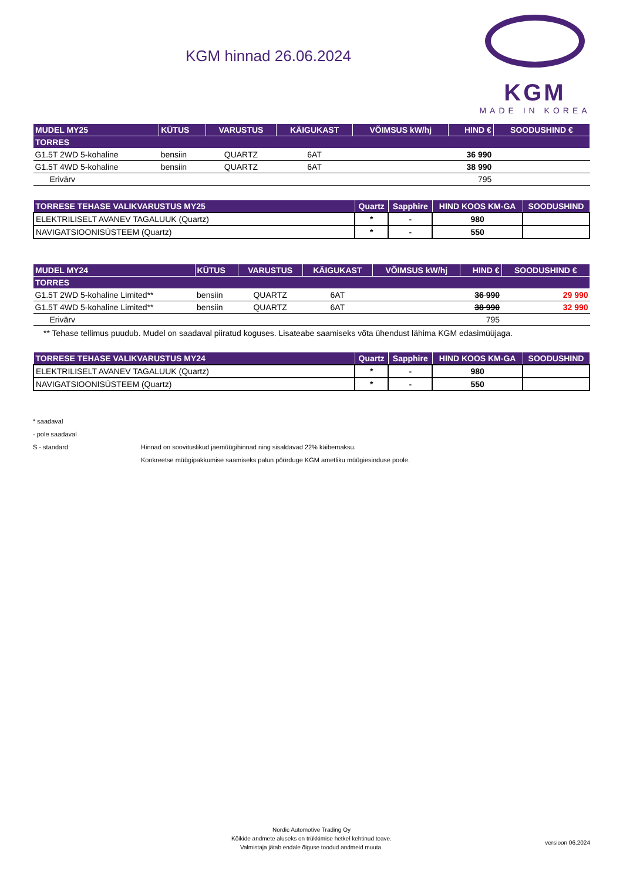KGM hinnad 26.06.2024
KGM
MADE IN KOREA
| MUDEL MY25 | KÜTUS | VARUSTUS | KÄIGUKAST | VÕIMSUS kW/hj | HIND € | SOODUSHIND € |
| --- | --- | --- | --- | --- | --- | --- |
| TORRES | | | | | | |
| G1.5T 2WD 5-kohaline | bensiin | QUARTZ | 6AT | | 36 990 | |
| G1.5T 4WD 5-kohaline | bensiin | QUARTZ | 6AT | | 38 990 | |
| Erivärv | | | | | 795 | |
| TORRESE TEHASE VALIKVARUSTUS MY25 | Quartz | Sapphire | HIND KOOS KM-GA | SOODUSHIND |
| --- | --- | --- | --- | --- |
| ELEKTRILISELT AVANEV TAGALUUK (Quartz) | * | - | 980 | |
| NAVIGATSIOONISÜSTEEM (Quartz) | * | - | 550 | |
| MUDEL MY24 | KÜTUS | VARUSTUS | KÄIGUKAST | VÕIMSUS kW/hj | HIND € | SOODUSHIND € |
| --- | --- | --- | --- | --- | --- | --- |
| TORRES | | | | | | |
| G1.5T 2WD 5-kohaline Limited** | bensiin | QUARTZ | 6AT | | 36 990 | 29 990 |
| G1.5T 4WD 5-kohaline Limited** | bensiin | QUARTZ | 6AT | | 38 990 | 32 990 |
| Erivärv | | | | | 795 | |
** Tehase tellimus puudub. Mudel on saadaval piiratud koguses. Lisateabe saamiseks võta ühendust lähima KGM edasimüüjaga.
| TORRESE TEHASE VALIKVARUSTUS MY24 | Quartz | Sapphire | HIND KOOS KM-GA | SOODUSHIND |
| --- | --- | --- | --- | --- |
| ELEKTRILISELT AVANEV TAGALUUK (Quartz) | * | - | 980 | |
| NAVIGATSIOONISÜSTEEM (Quartz) | * | - | 550 | |
* saadaval
- pole saadaval
S - standard Hinnad on soovituslikud jaemüügihinnad ning sisaldavad 22% käibemaksu.
Konkreetse müügipakkumise saamiseks palun pöörduge KGM ametliku müügiesinduse poole.
Nordic Automotive Trading Oy
Kõikide andmete aluseks on trükkimise hetkel kehtinud teave.
Valmistaja jätab endale õiguse toodud andmeid muuta.
versioon 06.2024